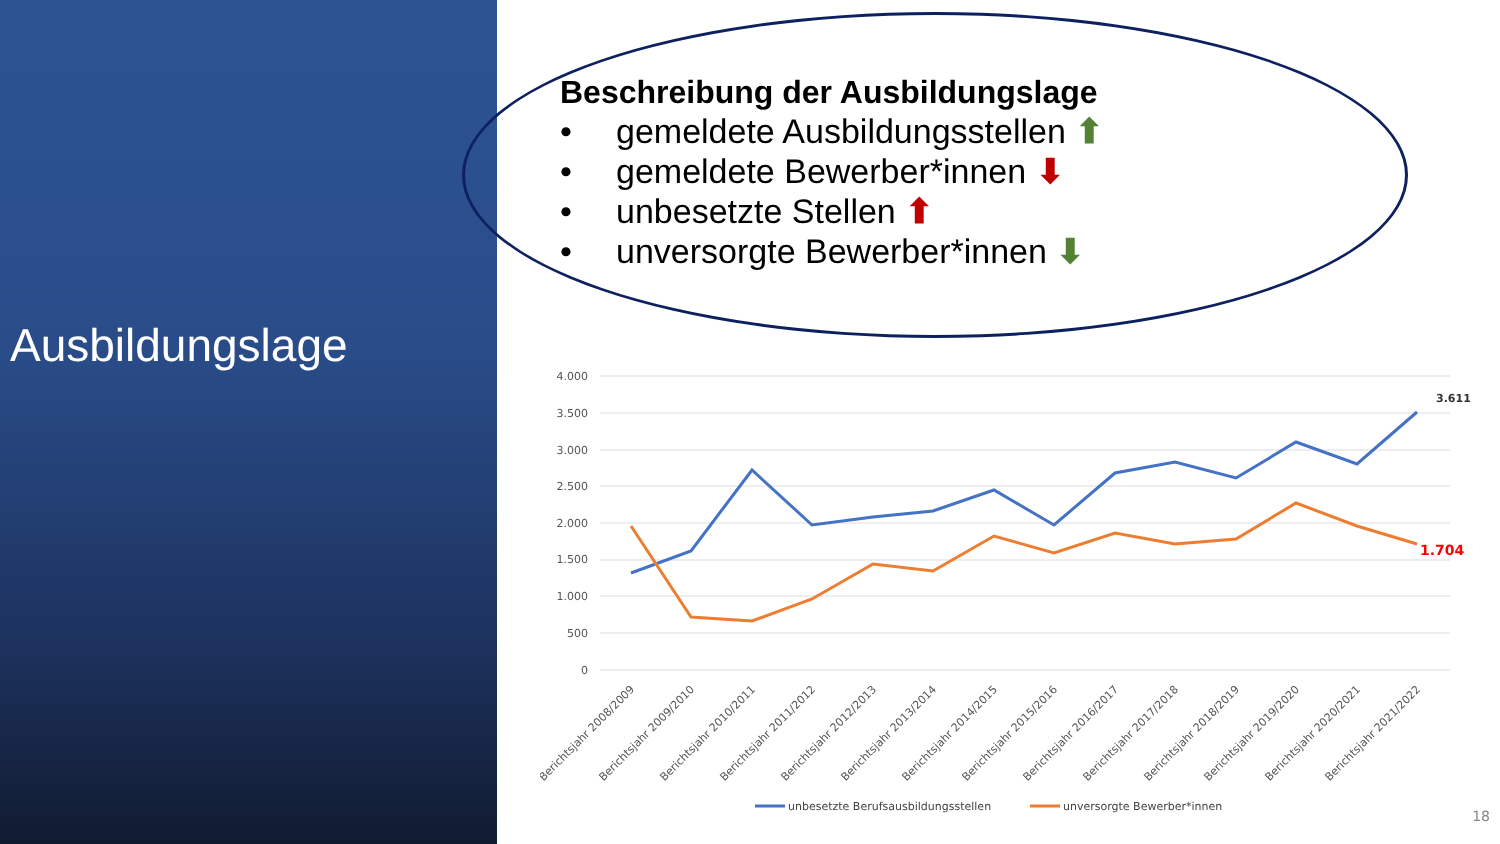Ausbildungslage
Beschreibung der Ausbildungslage
• gemeldete Ausbildungsstellen ⬆
• gemeldete Bewerber*innen ⬇
• unbesetzte Stellen ⬆
• unversorgte Bewerber*innen ⬇
4.000
3.500
3.000
2.500
2.000
1.500
1.000
500
0
3.611
1.704
Berichtsjahr 2008/2009
Berichtsjahr 2009/2010
Berichtsjahr 2010/2011
Berichtsjahr 2011/2012
Berichtsjahr 2012/2013
Berichtsjahr 2013/2014
Berichtsjahr 2014/2015
Berichtsjahr 2015/2016
Berichtsjahr 2016/2017
Berichtsjahr 2017/2018
Berichtsjahr 2018/2019
Berichtsjahr 2019/2020
Berichtsjahr 2020/2021
Berichtsjahr 2021/2022
unbesetzte Berufsausbildungsstellen
unversorgte Bewerber*innen
18